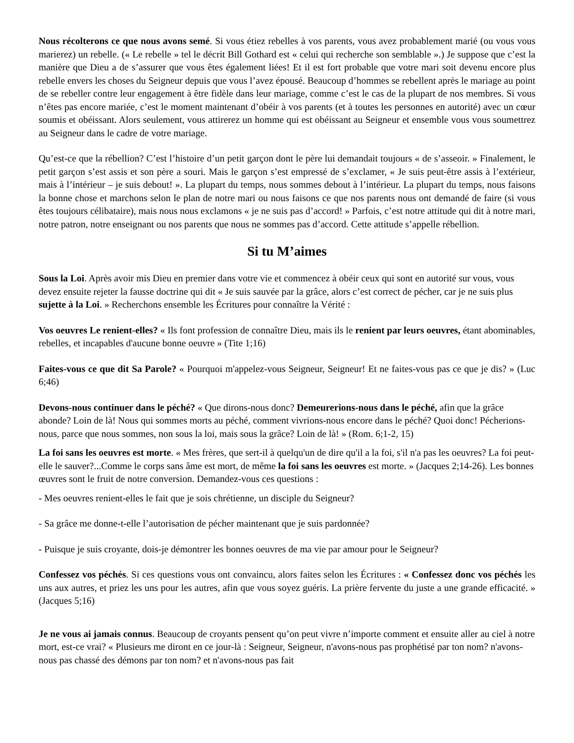Nous récolterons ce que nous avons semé. Si vous étiez rebelles à vos parents, vous avez probablement marié (ou vous vous marierez) un rebelle. (« Le rebelle » tel le décrit Bill Gothard est « celui qui recherche son semblable ».) Je suppose que c’est la manière que Dieu a de s’assurer que vous êtes également liées! Et il est fort probable que votre mari soit devenu encore plus rebelle envers les choses du Seigneur depuis que vous l’avez épousé. Beaucoup d’hommes se rebellent après le mariage au point de se rebeller contre leur engagement à être fidèle dans leur mariage, comme c’est le cas de la plupart de nos membres. Si vous n’êtes pas encore mariée, c’est le moment maintenant d’obéir à vos parents (et à toutes les personnes en autorité) avec un cœur soumis et obéissant. Alors seulement, vous attirerez un homme qui est obéissant au Seigneur et ensemble vous vous soumettrez au Seigneur dans le cadre de votre mariage.
Qu’est-ce que la rébellion? C’est l’histoire d’un petit garçon dont le père lui demandait toujours « de s’asseoir. » Finalement, le petit garçon s’est assis et son père a souri. Mais le garçon s’est empressé de s’exclamer, « Je suis peut-être assis à l’extérieur, mais à l’intérieur – je suis debout! ». La plupart du temps, nous sommes debout à l’intérieur. La plupart du temps, nous faisons la bonne chose et marchons selon le plan de notre mari ou nous faisons ce que nos parents nous ont demandé de faire (si vous êtes toujours célibataire), mais nous nous exclamons « je ne suis pas d’accord! » Parfois, c’est notre attitude qui dit à notre mari, notre patron, notre enseignant ou nos parents que nous ne sommes pas d’accord. Cette attitude s’appelle rébellion.
Si tu M’aimes
Sous la Loi. Après avoir mis Dieu en premier dans votre vie et commencez à obéir ceux qui sont en autorité sur vous, vous devez ensuite rejeter la fausse doctrine qui dit « Je suis sauvée par la grâce, alors c’est correct de pécher, car je ne suis plus sujette à la Loi. » Recherchons ensemble les Écritures pour connaître la Vérité :
Vos oeuvres Le renient-elles? « Ils font profession de connaître Dieu, mais ils le renient par leurs oeuvres, étant abominables, rebelles, et incapables d'aucune bonne oeuvre » (Tite 1;16)
Faites-vous ce que dit Sa Parole? « Pourquoi m'appelez-vous Seigneur, Seigneur! Et ne faites-vous pas ce que je dis? » (Luc 6;46)
Devons-nous continuer dans le péché? « Que dirons-nous donc? Demeurerions-nous dans le péché, afin que la grâce abonde? Loin de là! Nous qui sommes morts au péché, comment vivrions-nous encore dans le péché? Quoi donc! Pécherions-nous, parce que nous sommes, non sous la loi, mais sous la grâce? Loin de là! » (Rom. 6;1-2, 15)
La foi sans les oeuvres est morte. « Mes frères, que sert-il à quelqu'un de dire qu'il a la foi, s'il n'a pas les oeuvres? La foi peut-elle le sauver?...Comme le corps sans âme est mort, de même la foi sans les oeuvres est morte. » (Jacques 2;14-26). Les bonnes œuvres sont le fruit de notre conversion. Demandez-vous ces questions :
- Mes oeuvres renient-elles le fait que je sois chrétienne, un disciple du Seigneur?
- Sa grâce me donne-t-elle l’autorisation de pécher maintenant que je suis pardonnée?
- Puisque je suis croyante, dois-je démontrer les bonnes oeuvres de ma vie par amour pour le Seigneur?
Confessez vos péchés. Si ces questions vous ont convaincu, alors faites selon les Écritures : « Confessez donc vos péchés les uns aux autres, et priez les uns pour les autres, afin que vous soyez guéris. La prière fervente du juste a une grande efficacité. » (Jacques 5;16)
Je ne vous ai jamais connus. Beaucoup de croyants pensent qu’on peut vivre n’importe comment et ensuite aller au ciel à notre mort, est-ce vrai? « Plusieurs me diront en ce jour-là : Seigneur, Seigneur, n'avons-nous pas prophétisé par ton nom? n'avons-nous pas chassé des démons par ton nom? et n'avons-nous pas fait